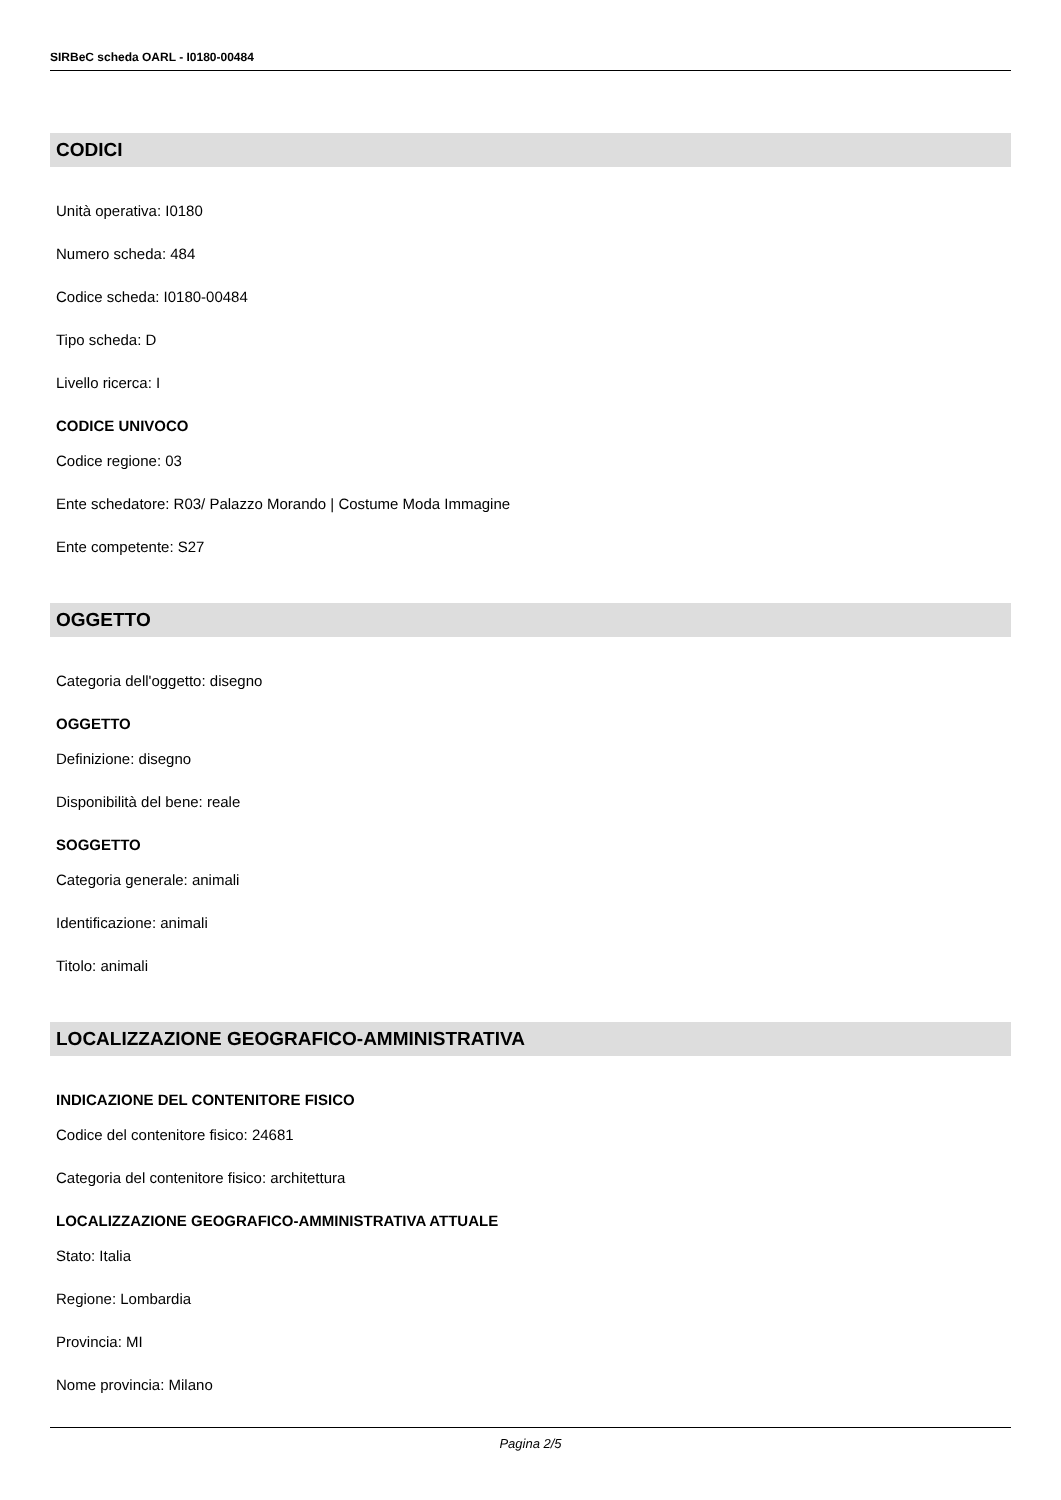SIRBeC scheda OARL - I0180-00484
CODICI
Unità operativa: I0180
Numero scheda: 484
Codice scheda: I0180-00484
Tipo scheda: D
Livello ricerca: I
CODICE UNIVOCO
Codice regione: 03
Ente schedatore: R03/ Palazzo Morando | Costume Moda Immagine
Ente competente: S27
OGGETTO
Categoria dell'oggetto: disegno
OGGETTO
Definizione: disegno
Disponibilità del bene: reale
SOGGETTO
Categoria generale: animali
Identificazione: animali
Titolo: animali
LOCALIZZAZIONE GEOGRAFICO-AMMINISTRATIVA
INDICAZIONE DEL CONTENITORE FISICO
Codice del contenitore fisico: 24681
Categoria del contenitore fisico: architettura
LOCALIZZAZIONE GEOGRAFICO-AMMINISTRATIVA ATTUALE
Stato: Italia
Regione: Lombardia
Provincia: MI
Nome provincia: Milano
Pagina 2/5